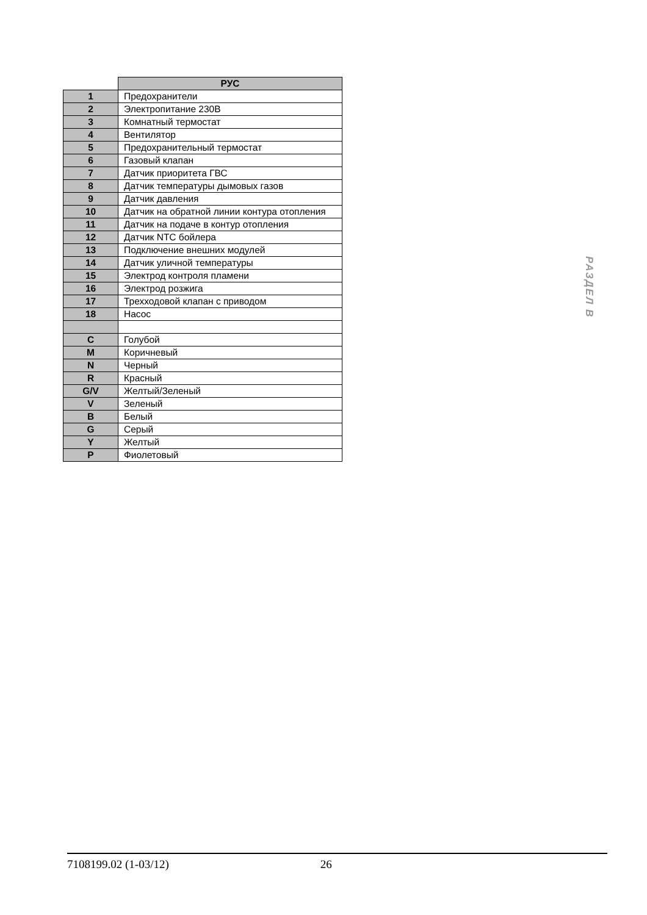| | РУС |
| --- | --- |
| 1 | Предохранители |
| 2 | Электропитание 230В |
| 3 | Комнатный термостат |
| 4 | Вентилятор |
| 5 | Предохранительный термостат |
| 6 | Газовый клапан |
| 7 | Датчик приоритета ГВС |
| 8 | Датчик температуры дымовых газов |
| 9 | Датчик давления |
| 10 | Датчик на обратной линии контура отопления |
| 11 | Датчик на подаче в контур отопления |
| 12 | Датчик NTC бойлера |
| 13 | Подключение внешних модулей |
| 14 | Датчик уличной температуры |
| 15 | Электрод контроля пламени |
| 16 | Электрод розжига |
| 17 | Трехходовой клапан с приводом |
| 18 | Насос |
| C | Голубой |
| M | Коричневый |
| N | Черный |
| R | Красный |
| G/V | Желтый/Зеленый |
| V | Зеленый |
| B | Белый |
| G | Серый |
| Y | Желтый |
| P | Фиолетовый |
РАЗДЕЛ B
7108199.02 (1-03/12) 26